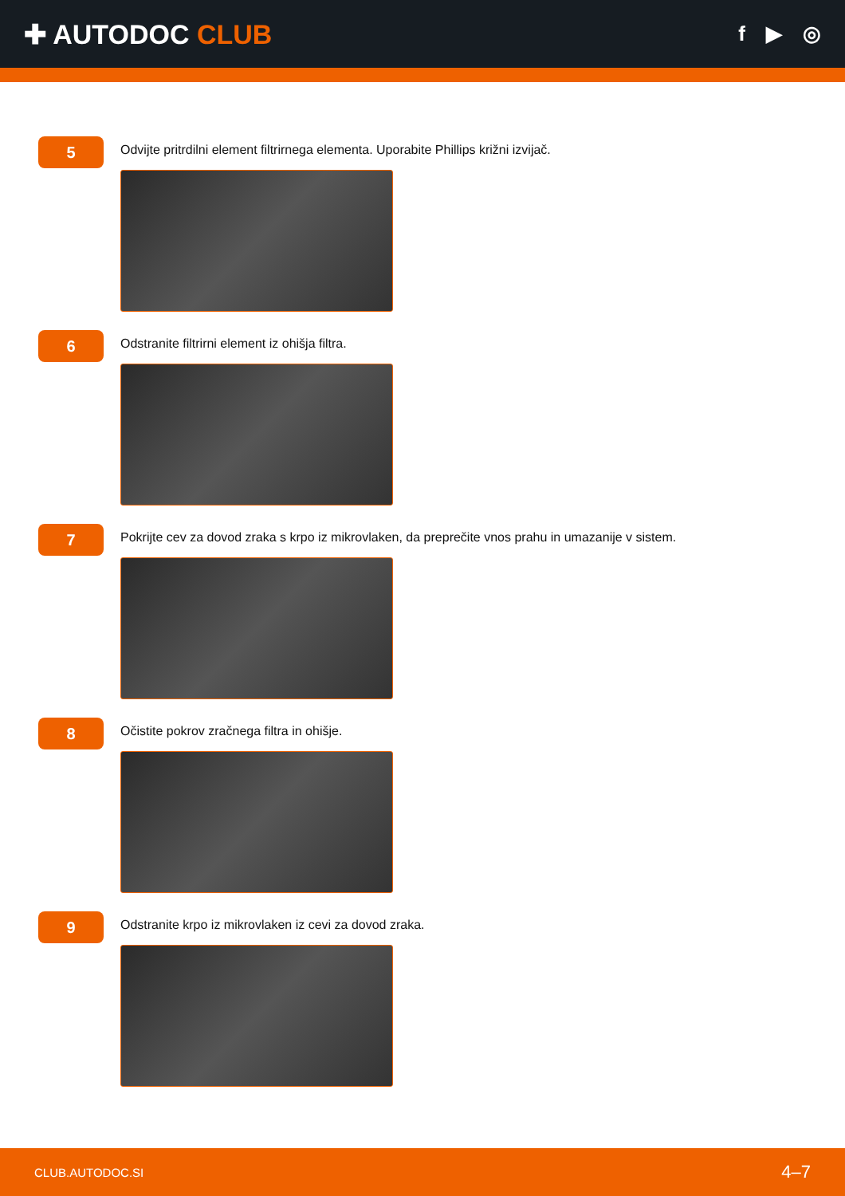✚ AUTODOC CLUB
f ▶ ◎
5
Odvijte pritrdilni element filtrirnega elementa. Uporabite Phillips križni izvijač.
6
Odstranite filtrirni element iz ohišja filtra.
7
Pokrijte cev za dovod zraka s krpo iz mikrovlaken, da preprečite vnos prahu in umazanije v sistem.
8
Očistite pokrov zračnega filtra in ohišje.
9
Odstranite krpo iz mikrovlaken iz cevi za dovod zraka.
CLUB.AUTODOC.SI 4–7